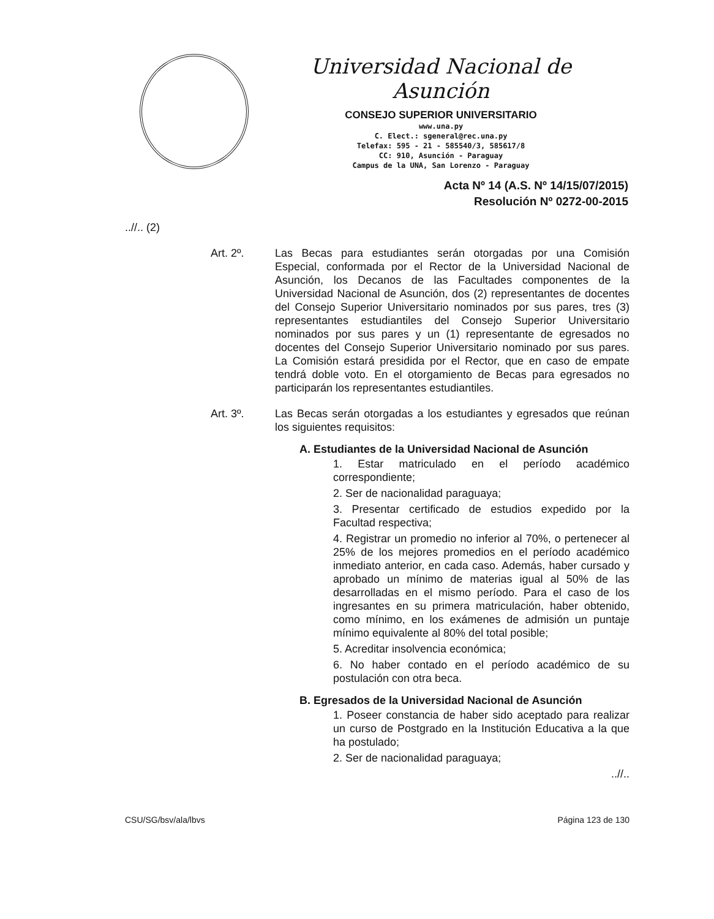Universidad Nacional de Asunción
CONSEJO SUPERIOR UNIVERSITARIO
www.una.py
C. Elect.: sgeneral@rec.una.py
Telefax: 595 - 21 - 585540/3, 585617/8
CC: 910, Asunción - Paraguay
Campus de la UNA, San Lorenzo - Paraguay
Acta Nº 14 (A.S. Nº 14/15/07/2015)
Resolución Nº 0272-00-2015
..//.. (2)
Art. 2º. Las Becas para estudiantes serán otorgadas por una Comisión Especial, conformada por el Rector de la Universidad Nacional de Asunción, los Decanos de las Facultades componentes de la Universidad Nacional de Asunción, dos (2) representantes de docentes del Consejo Superior Universitario nominados por sus pares, tres (3) representantes estudiantiles del Consejo Superior Universitario nominados por sus pares y un (1) representante de egresados no docentes del Consejo Superior Universitario nominado por sus pares. La Comisión estará presidida por el Rector, que en caso de empate tendrá doble voto. En el otorgamiento de Becas para egresados no participarán los representantes estudiantiles.
Art. 3º. Las Becas serán otorgadas a los estudiantes y egresados que reúnan los siguientes requisitos:
A. Estudiantes de la Universidad Nacional de Asunción
1. Estar matriculado en el período académico correspondiente;
2. Ser de nacionalidad paraguaya;
3. Presentar certificado de estudios expedido por la Facultad respectiva;
4. Registrar un promedio no inferior al 70%, o pertenecer al 25% de los mejores promedios en el período académico inmediato anterior, en cada caso. Además, haber cursado y aprobado un mínimo de materias igual al 50% de las desarrolladas en el mismo período. Para el caso de los ingresantes en su primera matriculación, haber obtenido, como mínimo, en los exámenes de admisión un puntaje mínimo equivalente al 80% del total posible;
5. Acreditar insolvencia económica;
6. No haber contado en el período académico de su postulación con otra beca.
B. Egresados de la Universidad Nacional de Asunción
1. Poseer constancia de haber sido aceptado para realizar un curso de Postgrado en la Institución Educativa a la que ha postulado;
2. Ser de nacionalidad paraguaya;
..//..
CSU/SG/bsv/ala/lbvs Página 123 de 130